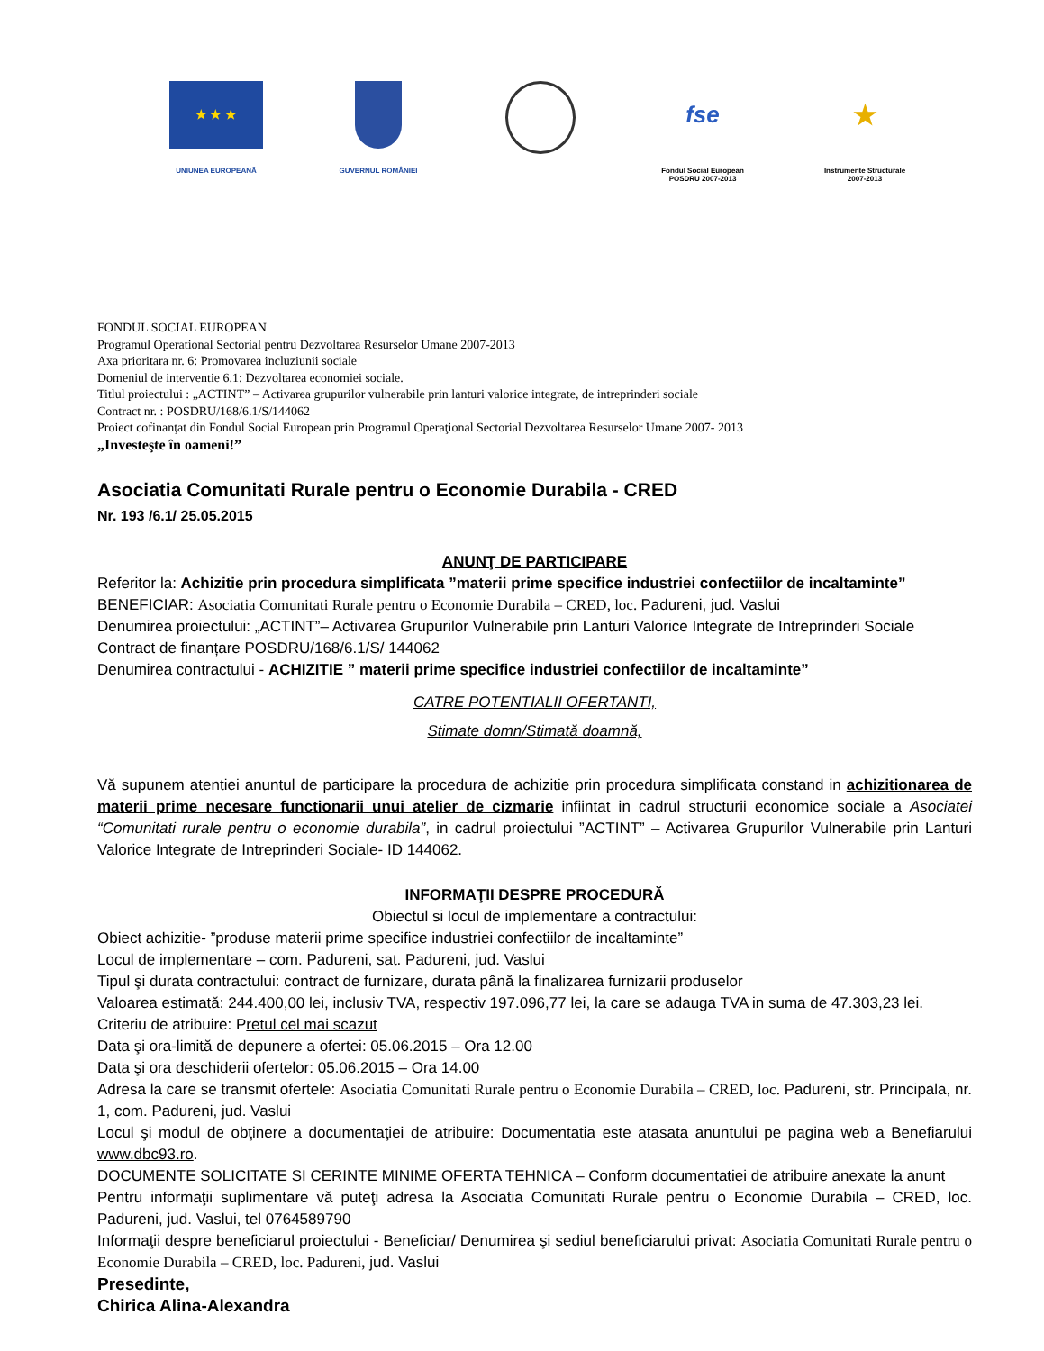★ ★ ★
UNIUNEA EUROPEANĂ
GUVERNUL ROMÂNIEI
fse
Fondul Social European
POSDRU 2007-2013
★
Instrumente Structurale
2007-2013
FONDUL SOCIAL EUROPEAN
Programul Operational Sectorial pentru Dezvoltarea Resurselor Umane 2007-2013
Axa prioritara nr. 6: Promovarea incluziunii sociale
Domeniul de interventie 6.1: Dezvoltarea economiei sociale.
Titlul proiectului : „ACTINT” – Activarea grupurilor vulnerabile prin lanturi valorice integrate, de intreprinderi sociale
Contract nr. : POSDRU/168/6.1/S/144062
Proiect cofinanţat din Fondul Social European prin Programul Operaţional Sectorial Dezvoltarea Resurselor Umane 2007- 2013
„Investeşte în oameni!”
Asociatia Comunitati Rurale pentru o Economie Durabila - CRED
Nr. 193 /6.1/ 25.05.2015
ANUNŢ DE PARTICIPARE
Referitor la: Achizitie prin procedura simplificata ”materii prime specifice industriei confectiilor de incaltaminte”
BENEFICIAR: Asociatia Comunitati Rurale pentru o Economie Durabila – CRED, loc. Padureni, jud. Vaslui
Denumirea proiectului: „ACTINT”– Activarea Grupurilor Vulnerabile prin Lanturi Valorice Integrate de Intreprinderi Sociale
Contract de finanțare POSDRU/168/6.1/S/ 144062
Denumirea contractului - ACHIZITIE ” materii prime specifice industriei confectiilor de incaltaminte”
CATRE POTENTIALII OFERTANTI,
Stimate domn/Stimată doamnă,
Vă supunem atentiei anuntul de participare la procedura de achizitie prin procedura simplificata constand in achizitionarea de materii prime necesare functionarii unui atelier de cizmarie infiintat in cadrul structurii economice sociale a Asociatei “Comunitati rurale pentru o economie durabila”, in cadrul proiectului ”ACTINT” – Activarea Grupurilor Vulnerabile prin Lanturi Valorice Integrate de Intreprinderi Sociale- ID 144062.
INFORMAŢII DESPRE PROCEDURĂ
Obiectul si locul de implementare a contractului:
Obiect achizitie- ”produse materii prime specifice industriei confectiilor de incaltaminte”
Locul de implementare – com. Padureni, sat. Padureni, jud. Vaslui
Tipul şi durata contractului: contract de furnizare, durata până la finalizarea furnizarii produselor
Valoarea estimată: 244.400,00 lei, inclusiv TVA, respectiv 197.096,77 lei, la care se adauga TVA in suma de 47.303,23 lei.
Criteriu de atribuire: Pretul cel mai scazut
Data şi ora-limită de depunere a ofertei: 05.06.2015 – Ora 12.00
Data şi ora deschiderii ofertelor: 05.06.2015 – Ora 14.00
Adresa la care se transmit ofertele: Asociatia Comunitati Rurale pentru o Economie Durabila – CRED, loc. Padureni, str. Principala, nr. 1, com. Padureni, jud. Vaslui
Locul şi modul de obţinere a documentaţiei de atribuire: Documentatia este atasata anuntului pe pagina web a Benefiarului www.dbc93.ro.
DOCUMENTE SOLICITATE SI CERINTE MINIME OFERTA TEHNICA – Conform documentatiei de atribuire anexate la anunt
Pentru informaţii suplimentare vă puteţi adresa la Asociatia Comunitati Rurale pentru o Economie Durabila – CRED, loc. Padureni, jud. Vaslui, tel 0764589790
Informaţii despre beneficiarul proiectului - Beneficiar/ Denumirea şi sediul beneficiarului privat: Asociatia Comunitati Rurale pentru o Economie Durabila – CRED, loc. Padureni, jud. Vaslui
Presedinte,
Chirica Alina-Alexandra